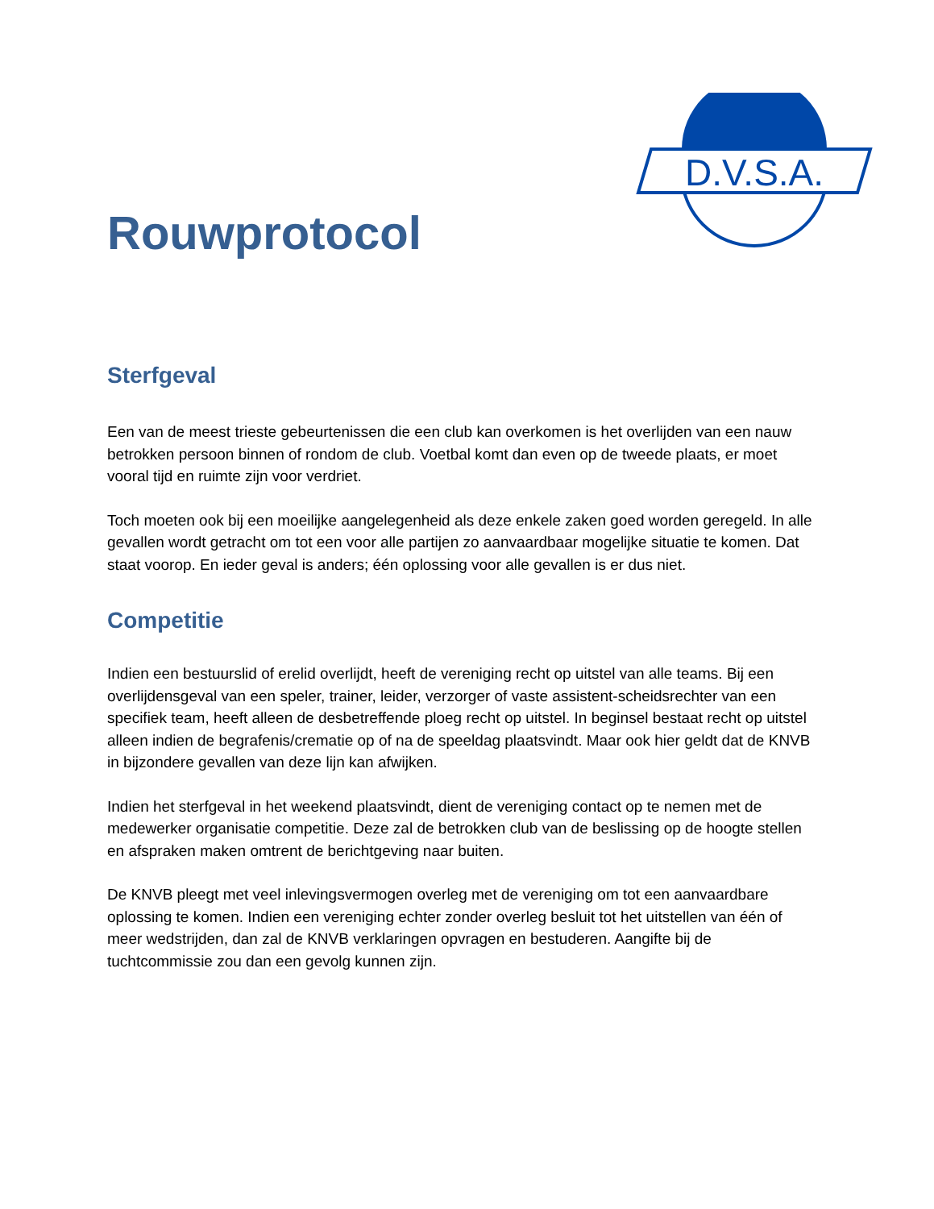D.V.S.A.
Rouwprotocol
Sterfgeval
Een van de meest trieste gebeurtenissen die een club kan overkomen is het overlijden van een nauw betrokken persoon binnen of rondom de club. Voetbal komt dan even op de tweede plaats, er moet vooral tijd en ruimte zijn voor verdriet.
Toch moeten ook bij een moeilijke aangelegenheid als deze enkele zaken goed worden geregeld. In alle gevallen wordt getracht om tot een voor alle partijen zo aanvaardbaar mogelijke situatie te komen. Dat staat voorop. En ieder geval is anders; één oplossing voor alle gevallen is er dus niet.
Competitie
Indien een bestuurslid of erelid overlijdt, heeft de vereniging recht op uitstel van alle teams. Bij een overlijdensgeval van een speler, trainer, leider, verzorger of vaste assistent-scheidsrechter van een specifiek team, heeft alleen de desbetreffende ploeg recht op uitstel. In beginsel bestaat recht op uitstel alleen indien de begrafenis/crematie op of na de speeldag plaatsvindt. Maar ook hier geldt dat de KNVB in bijzondere gevallen van deze lijn kan afwijken.
Indien het sterfgeval in het weekend plaatsvindt, dient de vereniging contact op te nemen met de medewerker organisatie competitie. Deze zal de betrokken club van de beslissing op de hoogte stellen en afspraken maken omtrent de berichtgeving naar buiten.
De KNVB pleegt met veel inlevingsvermogen overleg met de vereniging om tot een aanvaardbare oplossing te komen. Indien een vereniging echter zonder overleg besluit tot het uitstellen van één of meer wedstrijden, dan zal de KNVB verklaringen opvragen en bestuderen. Aangifte bij de tuchtcommissie zou dan een gevolg kunnen zijn.